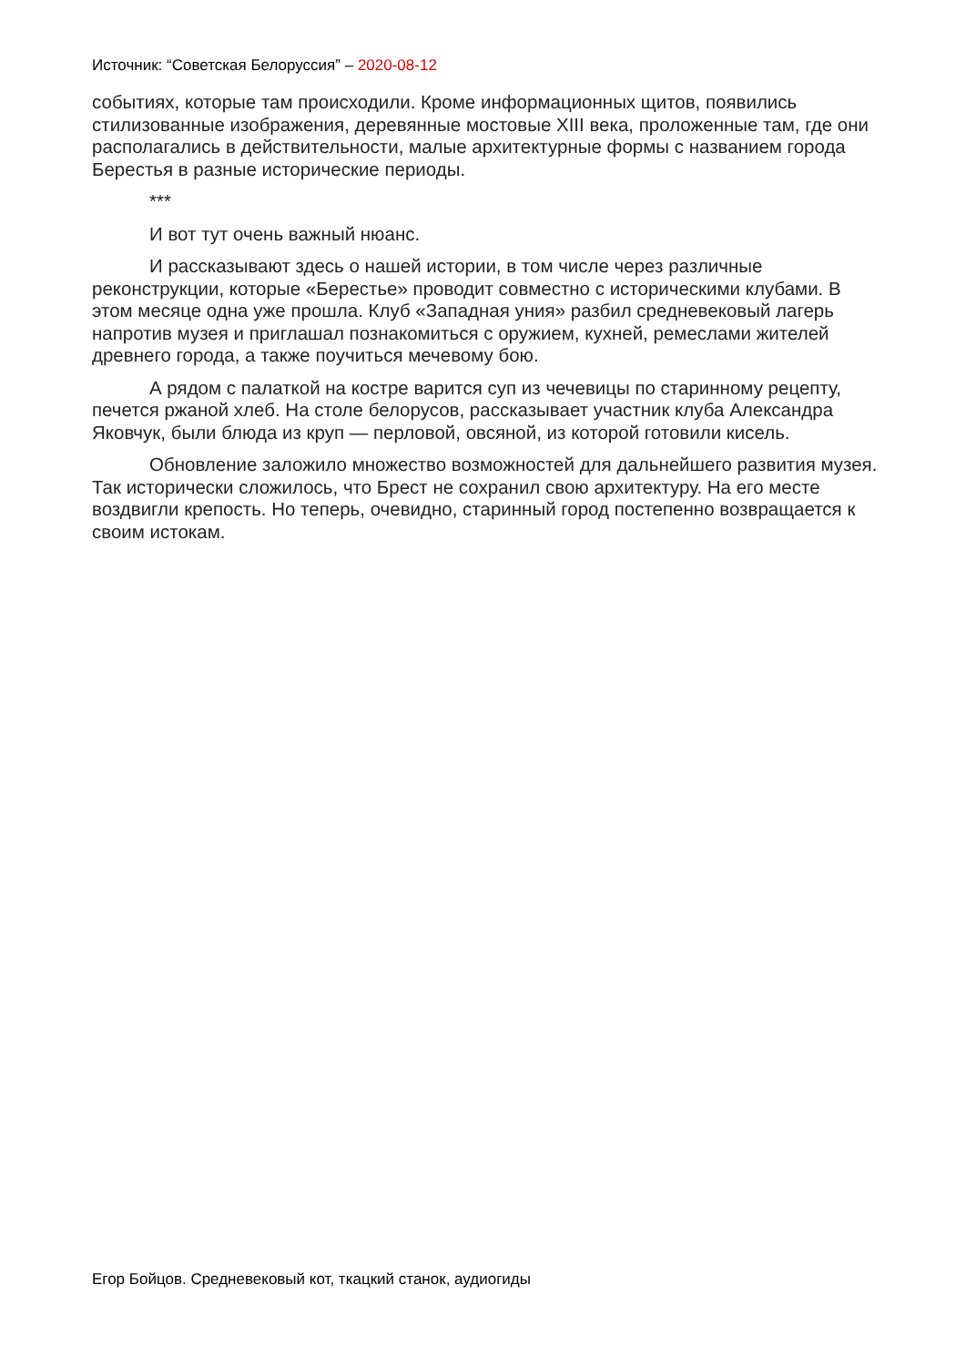Источник: “Советская Белоруссия” – 2020-08-12
событиях, которые там происходили. Кроме информационных щитов, появились стилизованные изображения, деревянные мостовые XIII века, проложенные там, где они располагались в действительности, малые архитектурные формы с названием города Берестья в разные исторические периоды.
***
И вот тут очень важный нюанс.
И рассказывают здесь о нашей истории, в том числе через различные реконструкции, которые «Берестье» проводит совместно с историческими клубами. В этом месяце одна уже прошла. Клуб «Западная уния» разбил средневековый лагерь напротив музея и приглашал познакомиться с оружием, кухней, ремеслами жителей древнего города, а также поучиться мечевому бою.
А рядом с палаткой на костре варится суп из чечевицы по старинному рецепту, печется ржаной хлеб. На столе белорусов, рассказывает участник клуба Александра Яковчук, были блюда из круп — перловой, овсяной, из которой готовили кисель.
Обновление заложило множество возможностей для дальнейшего развития музея. Так исторически сложилось, что Брест не сохранил свою архитектуру. На его месте воздвигли крепость. Но теперь, очевидно, старинный город постепенно возвращается к своим истокам.
Егор Бойцов. Средневековый кот, ткацкий станок, аудиогиды